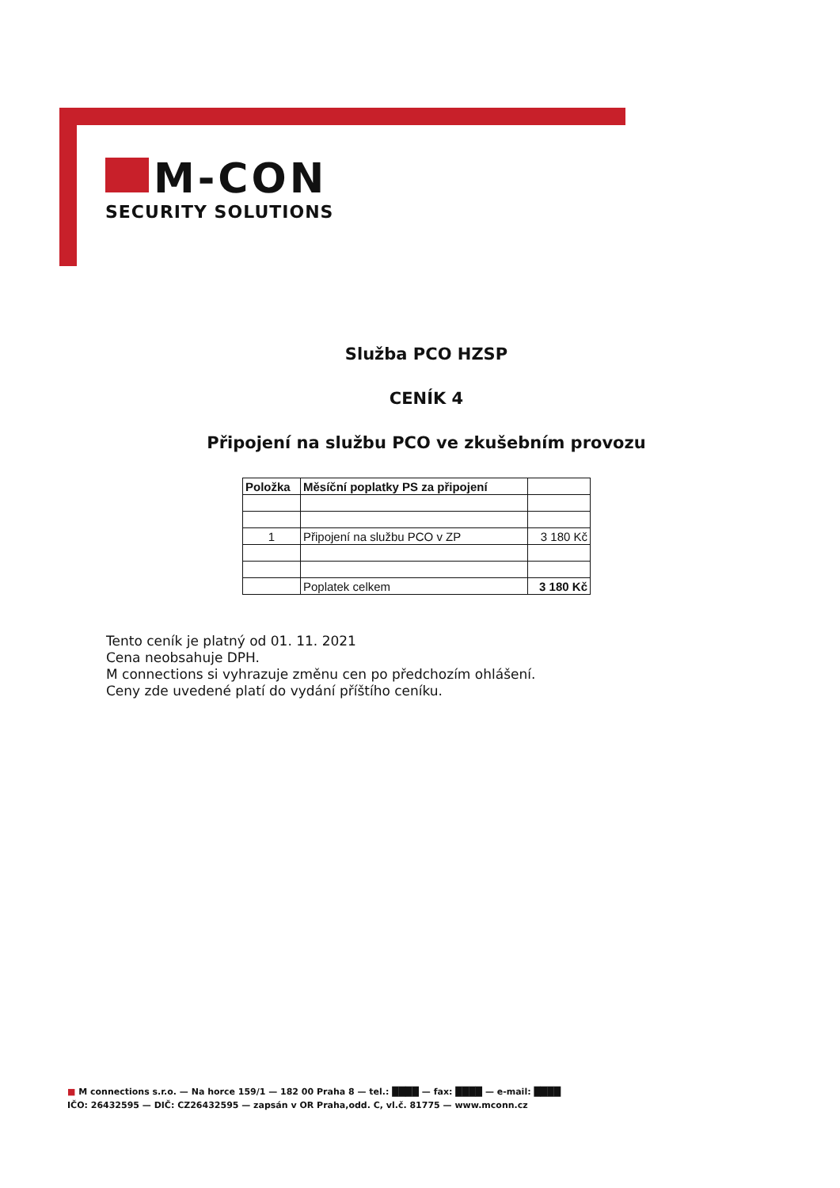M-CON
SECURITY SOLUTIONS
Služba PCO HZSP
CENÍK 4
Připojení na službu PCO ve zkušebním provozu
| Položka | Měsíční poplatky PS za připojení | |
| --- | --- | --- |
| 1 | Připojení na službu PCO v ZP | 3 180 Kč |
| | Poplatek celkem | 3 180 Kč |
Tento ceník je platný od 01. 11. 2021
Cena neobsahuje DPH.
M connections si vyhrazuje změnu cen po předchozím ohlášení.
Ceny zde uvedené platí do vydání příštího ceníku.
■ M connections s.r.o. — Na horce 159/1 — 182 00 Praha 8 — tel.: ████ — fax: ████ — e-mail: ████
IČO: 26432595 — DIČ: CZ26432595 — zapsán v OR Praha,odd. C, vl.č. 81775 — www.mconn.cz